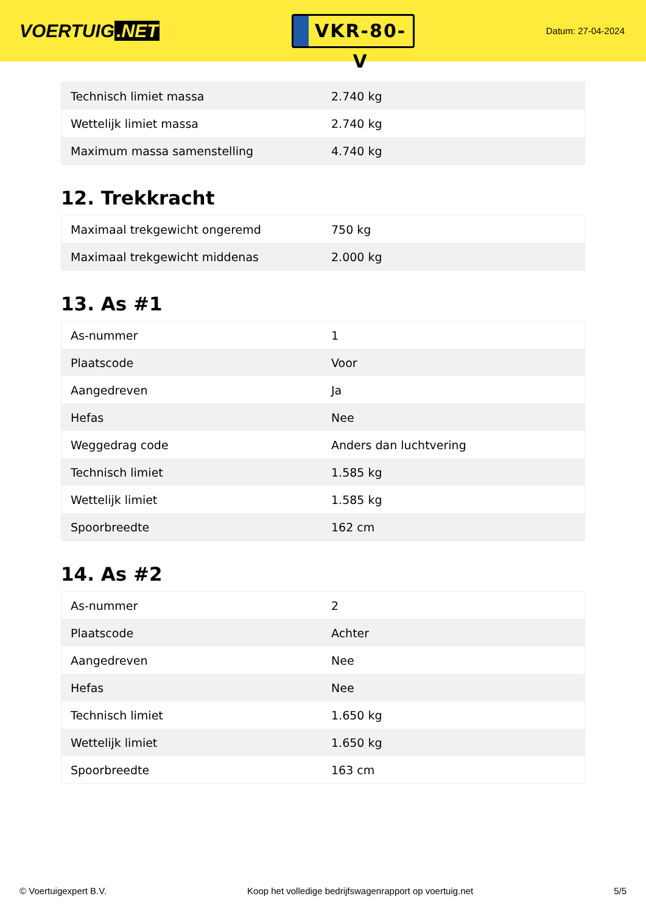VOERTUIG.NET
VKR-80-V
Datum: 27-04-2024
| Technisch limiet massa | 2.740 kg |
| Wettelijk limiet massa | 2.740 kg |
| Maximum massa samenstelling | 4.740 kg |
12. Trekkracht
| Maximaal trekgewicht ongeremd | 750 kg |
| Maximaal trekgewicht middenas | 2.000 kg |
13. As #1
| As-nummer | 1 |
| Plaatscode | Voor |
| Aangedreven | Ja |
| Hefas | Nee |
| Weggedrag code | Anders dan luchtvering |
| Technisch limiet | 1.585 kg |
| Wettelijk limiet | 1.585 kg |
| Spoorbreedte | 162 cm |
14. As #2
| As-nummer | 2 |
| Plaatscode | Achter |
| Aangedreven | Nee |
| Hefas | Nee |
| Technisch limiet | 1.650 kg |
| Wettelijk limiet | 1.650 kg |
| Spoorbreedte | 163 cm |
© Voertuigexpert B.V. Koop het volledige bedrijfswagenrapport op voertuig.net 5/5